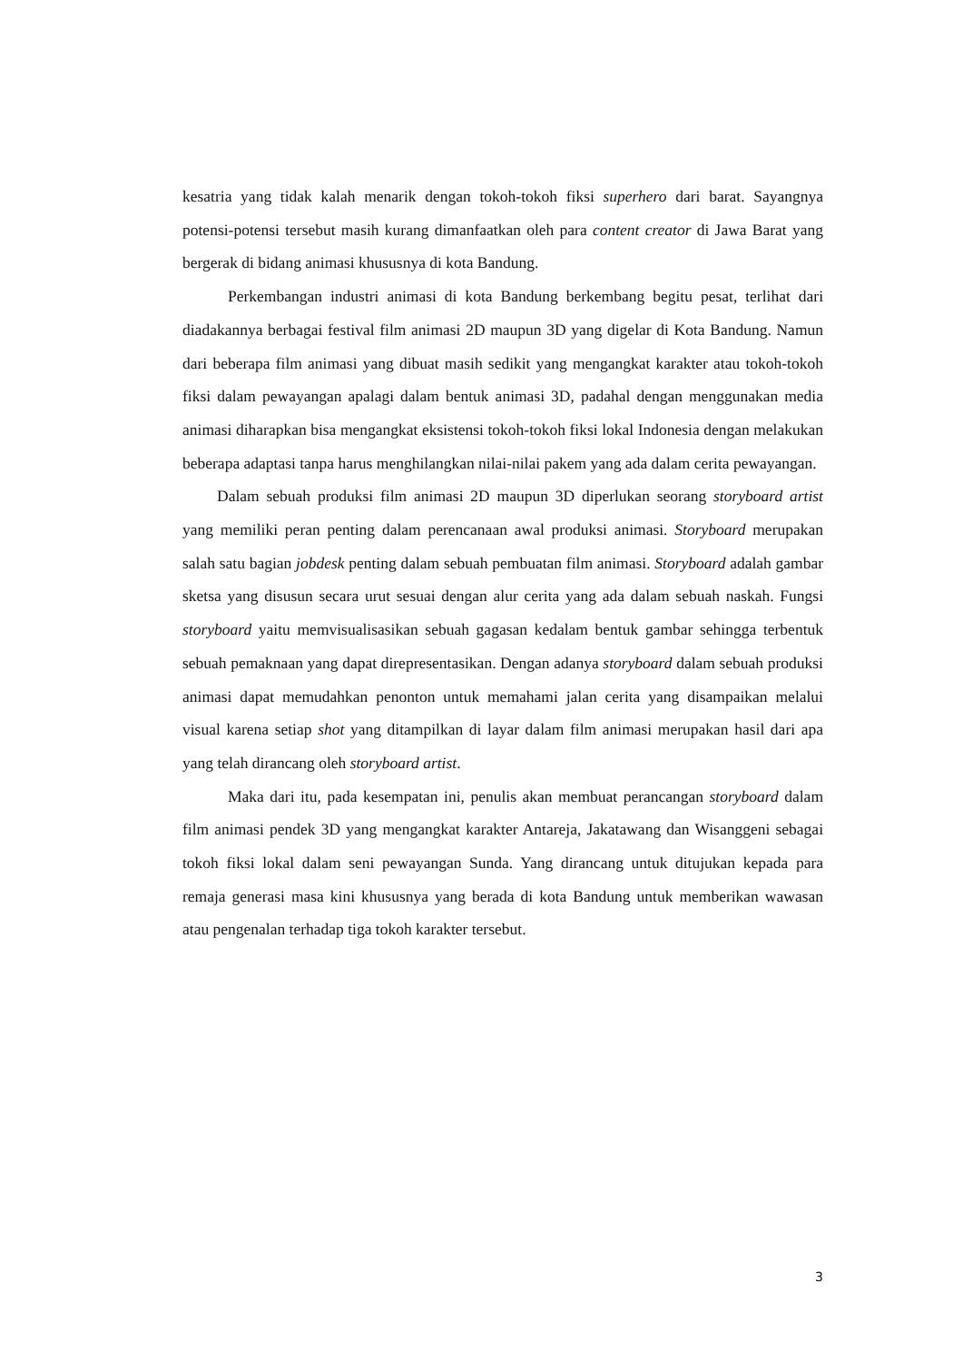kesatria yang tidak kalah menarik dengan tokoh-tokoh fiksi superhero dari barat. Sayangnya potensi-potensi tersebut masih kurang dimanfaatkan oleh para content creator di Jawa Barat yang bergerak di bidang animasi khususnya di kota Bandung.
Perkembangan industri animasi di kota Bandung berkembang begitu pesat, terlihat dari diadakannya berbagai festival film animasi 2D maupun 3D yang digelar di Kota Bandung. Namun dari beberapa film animasi yang dibuat masih sedikit yang mengangkat karakter atau tokoh-tokoh fiksi dalam pewayangan apalagi dalam bentuk animasi 3D, padahal dengan menggunakan media animasi diharapkan bisa mengangkat eksistensi tokoh-tokoh fiksi lokal Indonesia dengan melakukan beberapa adaptasi tanpa harus menghilangkan nilai-nilai pakem yang ada dalam cerita pewayangan.
Dalam sebuah produksi film animasi 2D maupun 3D diperlukan seorang storyboard artist yang memiliki peran penting dalam perencanaan awal produksi animasi. Storyboard merupakan salah satu bagian jobdesk penting dalam sebuah pembuatan film animasi. Storyboard adalah gambar sketsa yang disusun secara urut sesuai dengan alur cerita yang ada dalam sebuah naskah. Fungsi storyboard yaitu memvisualisasikan sebuah gagasan kedalam bentuk gambar sehingga terbentuk sebuah pemaknaan yang dapat direpresentasikan. Dengan adanya storyboard dalam sebuah produksi animasi dapat memudahkan penonton untuk memahami jalan cerita yang disampaikan melalui visual karena setiap shot yang ditampilkan di layar dalam film animasi merupakan hasil dari apa yang telah dirancang oleh storyboard artist.
Maka dari itu, pada kesempatan ini, penulis akan membuat perancangan storyboard dalam film animasi pendek 3D yang mengangkat karakter Antareja, Jakatawang dan Wisanggeni sebagai tokoh fiksi lokal dalam seni pewayangan Sunda. Yang dirancang untuk ditujukan kepada para remaja generasi masa kini khususnya yang berada di kota Bandung untuk memberikan wawasan atau pengenalan terhadap tiga tokoh karakter tersebut.
3